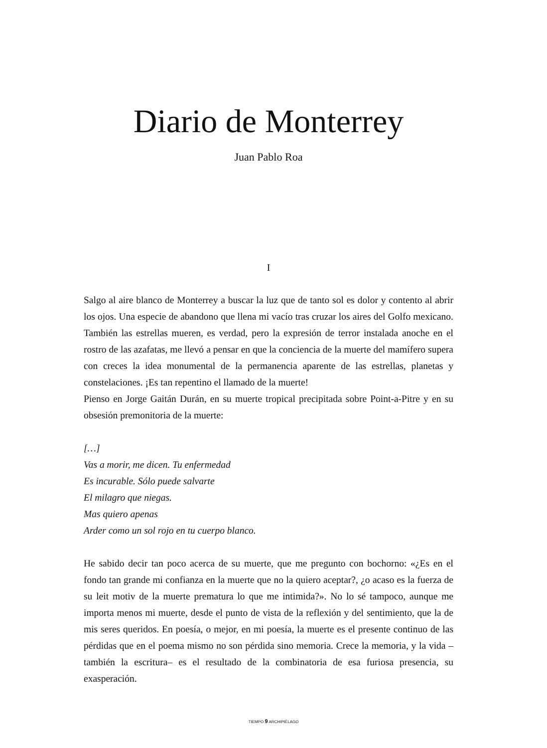Diario de Monterrey
Juan Pablo Roa
I
Salgo al aire blanco de Monterrey a buscar la luz que de tanto sol es dolor y contento al abrir los ojos. Una especie de abandono que llena mi vacío tras cruzar los aires del Golfo mexicano. También las estrellas mueren, es verdad, pero la expresión de terror instalada anoche en el rostro de las azafatas, me llevó a pensar en que la conciencia de la muerte del mamífero supera con creces la idea monumental de la permanencia aparente de las estrellas, planetas y constelaciones. ¡Es tan repentino el llamado de la muerte!
Pienso en Jorge Gaitán Durán, en su muerte tropical precipitada sobre Point-a-Pitre y en su obsesión premonitoria de la muerte:
[…]
Vas a morir, me dicen. Tu enfermedad
Es incurable. Sólo puede salvarte
El milagro que niegas.
Mas quiero apenas
Arder como un sol rojo en tu cuerpo blanco.
He sabido decir tan poco acerca de su muerte, que me pregunto con bochorno: «¿Es en el fondo tan grande mi confianza en la muerte que no la quiero aceptar?, ¿o acaso es la fuerza de su leit motiv de la muerte prematura lo que me intimida?». No lo sé tampoco, aunque me importa menos mi muerte, desde el punto de vista de la reflexión y del sentimiento, que la de mis seres queridos. En poesía, o mejor, en mi poesía, la muerte es el presente continuo de las pérdidas que en el poema mismo no son pérdida sino memoria. Crece la memoria, y la vida –también la escritura– es el resultado de la combinatoria de esa furiosa presencia, su exasperación.
TIEMPO 9 ARCHIPIÉLAGO